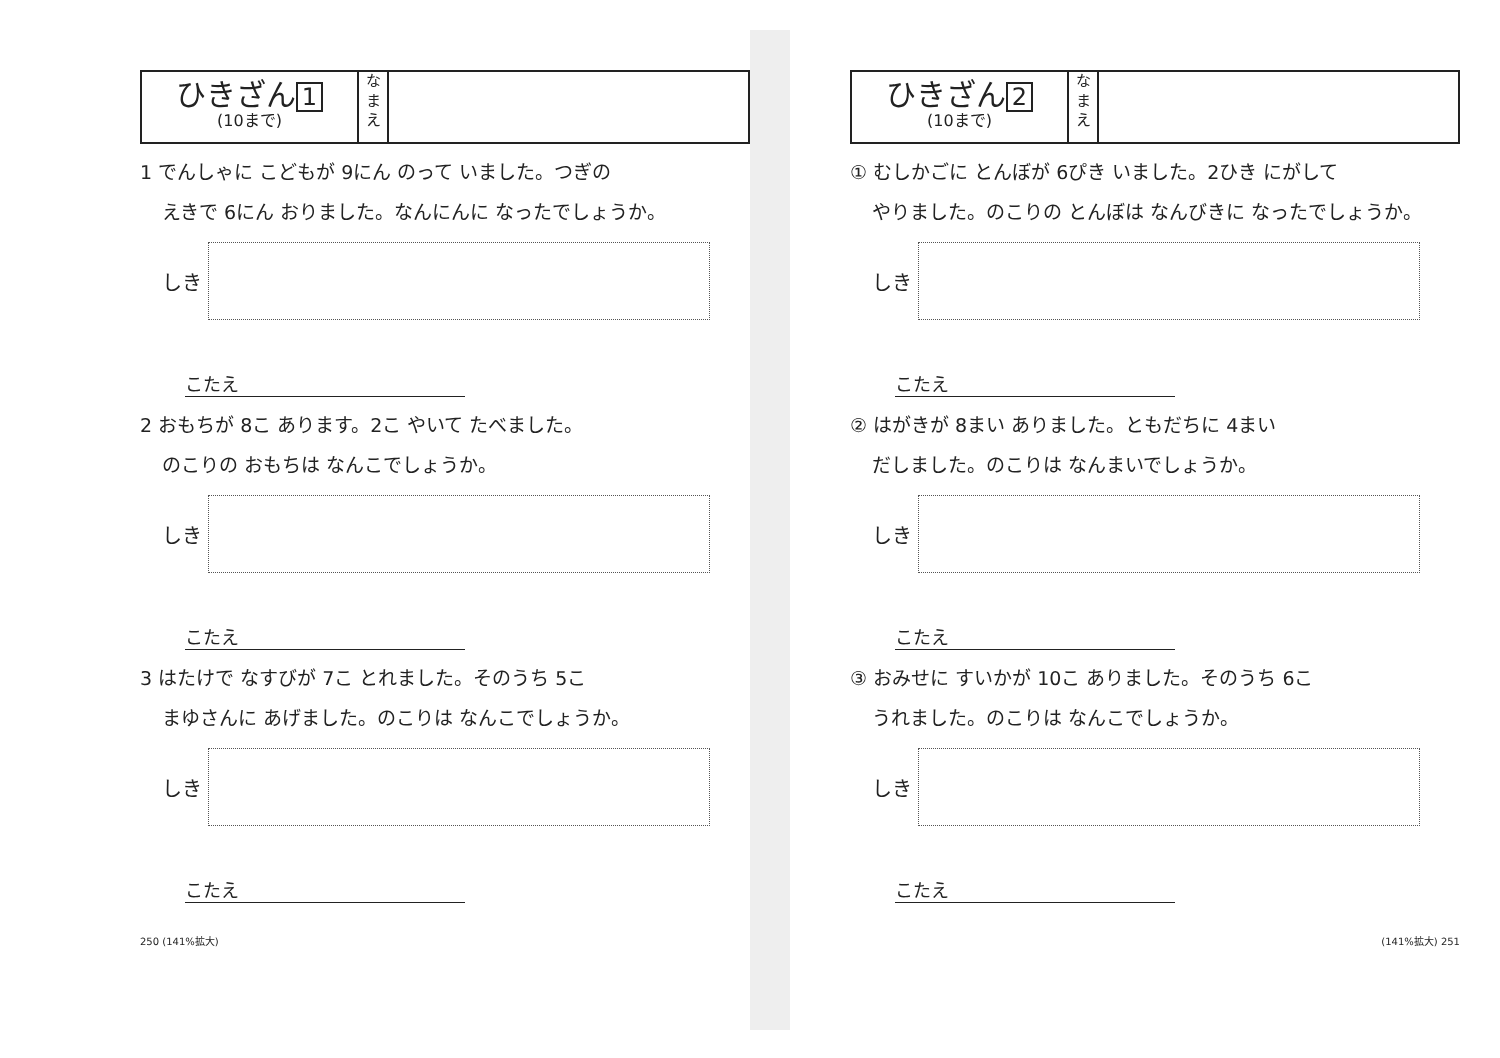ひきざん 1
(10まで)
な
ま
え
1 でんしゃに こどもが 9にん のって いました。つぎの
えきで 6にん おりました。なんにんに なったでしょうか。
しき
こたえ
2 おもちが 8こ あります。2こ やいて たべました。
のこりの おもちは なんこでしょうか。
しき
こたえ
3 はたけで なすびが 7こ とれました。そのうち 5こ
まゆさんに あげました。のこりは なんこでしょうか。
しき
こたえ
250 (141%拡大)
ひきざん 2
(10まで)
な
ま
え
① むしかごに とんぼが 6ぴき いました。2ひき にがして
やりました。のこりの とんぼは なんびきに なったでしょうか。
しき
こたえ
② はがきが 8まい ありました。ともだちに 4まい
だしました。のこりは なんまいでしょうか。
しき
こたえ
③ おみせに すいかが 10こ ありました。そのうち 6こ
うれました。のこりは なんこでしょうか。
しき
こたえ
(141%拡大) 251